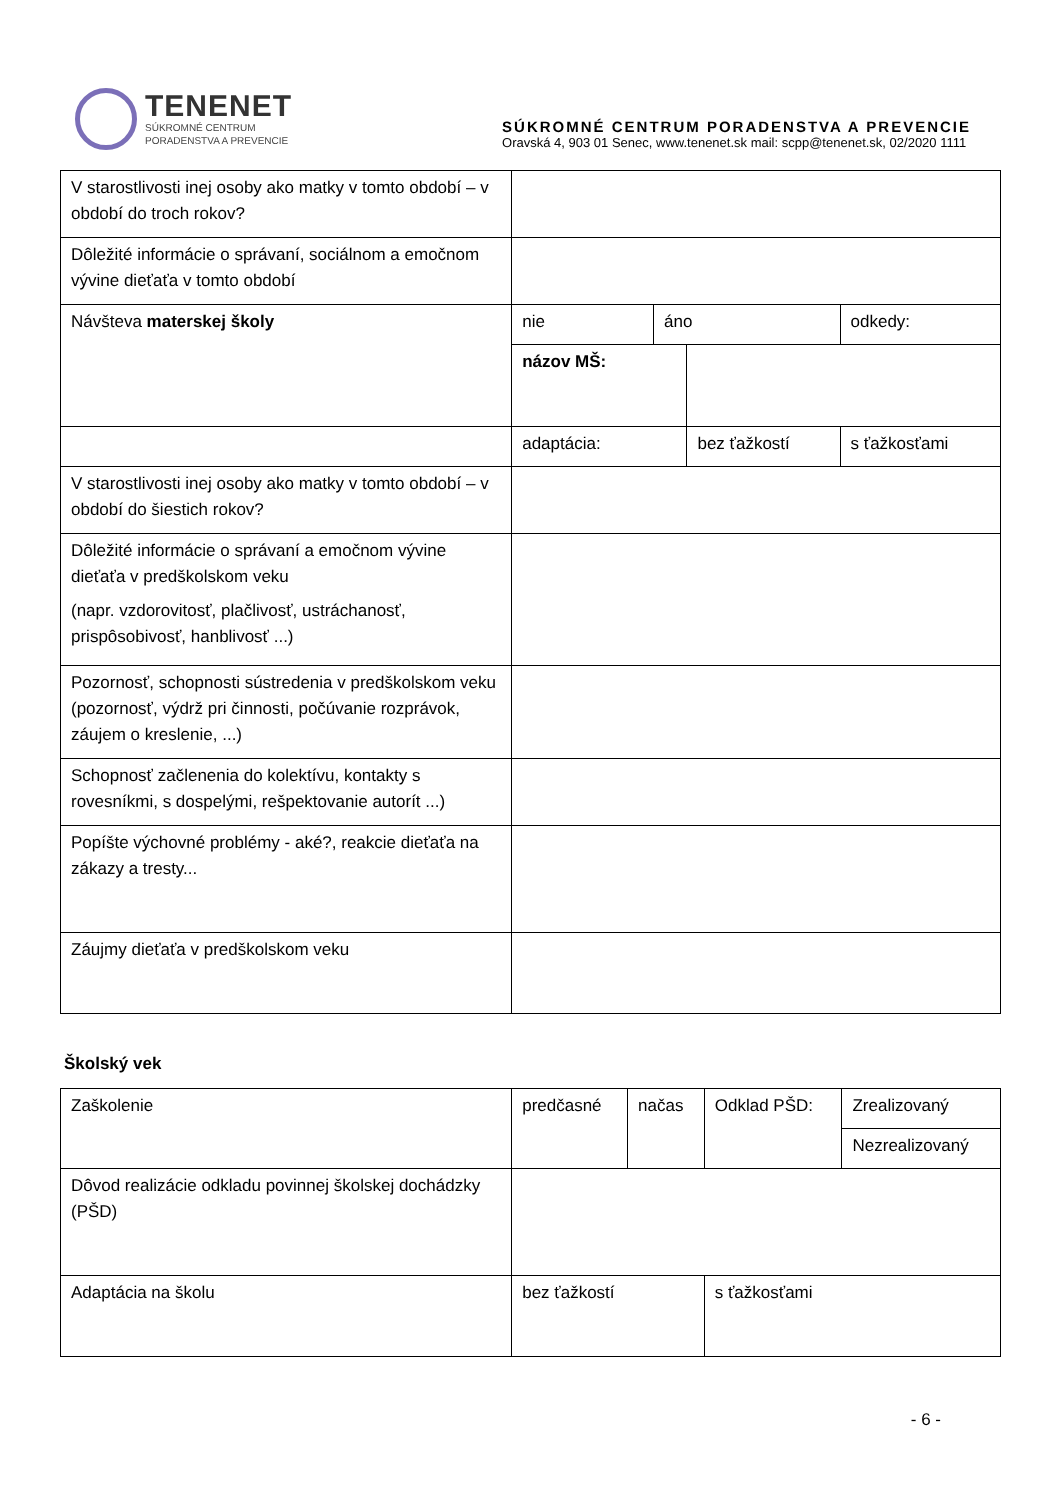TENENET
SÚKROMNÉ CENTRUM
PORADENSTVA A PREVENCIE
SÚKROMNÉ CENTRUM PORADENSTVA A PREVENCIE
Oravská 4, 903 01 Senec, www.tenenet.sk mail: scpp@tenenet.sk, 02/2020 1111
| V starostlivosti inej osoby ako matky v tomto období – v období do troch rokov? | | | | | |
| Dôležité informácie o správaní, sociálnom a emočnom vývine dieťaťa v tomto období | | | | | |
| Návšteva materskej školy | nie | áno | | odkedy: | |
| | názov MŠ: | | | | |
| | adaptácia: | | bez ťažkostí | | s ťažkosťami |
| V starostlivosti inej osoby ako matky v tomto období – v období do šiestich rokov? | | | | | |
| Dôležité informácie o správaní a emočnom vývine dieťaťa v predškolskom veku (napr. vzdorovitosť, plačlivosť, ustráchanosť, prispôsobivosť, hanblivosť ...) | | | | | |
| Pozornosť, schopnosti sústredenia v predškolskom veku (pozornosť, výdrž pri činnosti, počúvanie rozprávok, záujem o kreslenie, ...) | | | | | |
| Schopnosť začlenenia do kolektívu, kontakty s rovesníkmi, s dospelými, rešpektovanie autorít ...) | | | | | |
| Popíšte výchovné problémy - aké?, reakcie dieťaťa na zákazy a tresty... | | | | | |
| Záujmy dieťaťa v predškolskom veku | | | | | |
Školský vek
| Zaškolenie | predčasné | načas | Odklad PŠD: | Zrealizovaný |
| | | | | Nezrealizovaný |
| Dôvod realizácie odkladu povinnej školskej dochádzky (PŠD) | | | | |
| Adaptácia na školu | bez ťažkostí | | s ťažkosťami | |
- 6 -